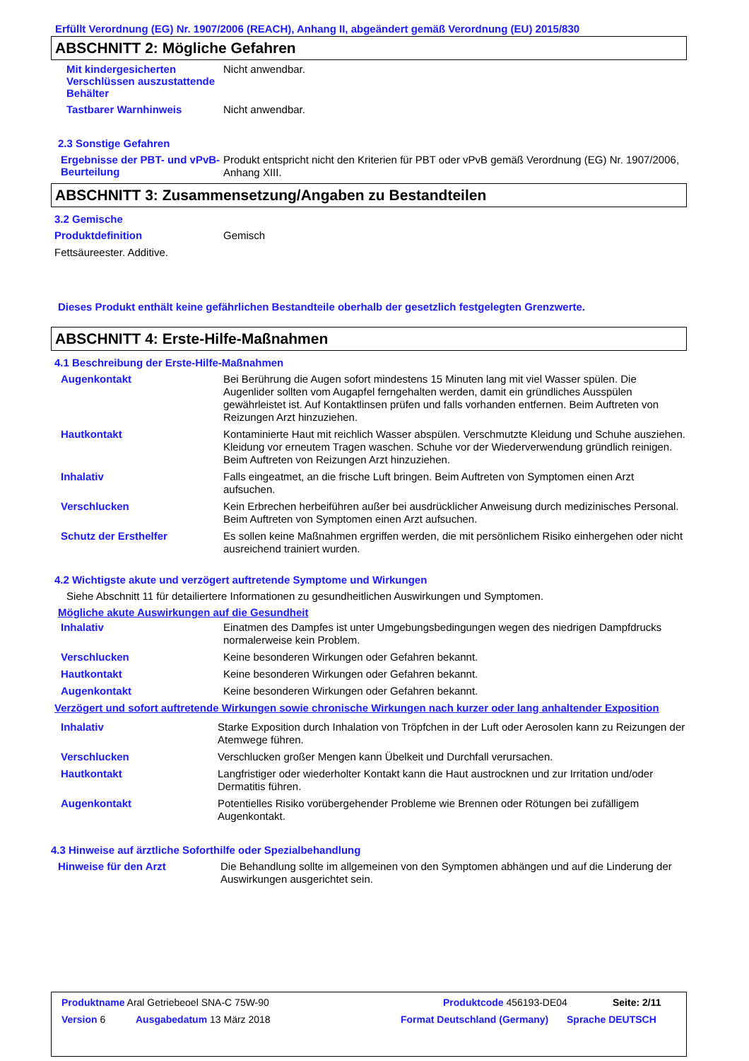Erfüllt Verordnung (EG) Nr. 1907/2006 (REACH), Anhang II, abgeändert gemäß Verordnung (EU) 2015/830
ABSCHNITT 2: Mögliche Gefahren
Mit kindergesicherten Verschlüssen auszustattende Behälter
Nicht anwendbar.
Tastbarer Warnhinweis
Nicht anwendbar.
2.3 Sonstige Gefahren
Ergebnisse der PBT- und vPvB-Beurteilung
Produkt entspricht nicht den Kriterien für PBT oder vPvB gemäß Verordnung (EG) Nr. 1907/2006, Anhang XIII.
ABSCHNITT 3: Zusammensetzung/Angaben zu Bestandteilen
3.2 Gemische
Produktdefinition
Gemisch
Fettsäureester. Additive.
Dieses Produkt enthält keine gefährlichen Bestandteile oberhalb der gesetzlich festgelegten Grenzwerte.
ABSCHNITT 4: Erste-Hilfe-Maßnahmen
4.1 Beschreibung der Erste-Hilfe-Maßnahmen
Augenkontakt
Bei Berührung die Augen sofort mindestens 15 Minuten lang mit viel Wasser spülen. Die Augenlider sollten vom Augapfel ferngehalten werden, damit ein gründliches Ausspülen gewährleistet ist. Auf Kontaktlinsen prüfen und falls vorhanden entfernen. Beim Auftreten von Reizungen Arzt hinzuziehen.
Hautkontakt
Kontaminierte Haut mit reichlich Wasser abspülen. Verschmutzte Kleidung und Schuhe ausziehen. Kleidung vor erneutem Tragen waschen. Schuhe vor der Wiederverwendung gründlich reinigen. Beim Auftreten von Reizungen Arzt hinzuziehen.
Inhalativ
Falls eingeatmet, an die frische Luft bringen. Beim Auftreten von Symptomen einen Arzt aufsuchen.
Verschlucken
Kein Erbrechen herbeiführen außer bei ausdrücklicher Anweisung durch medizinisches Personal. Beim Auftreten von Symptomen einen Arzt aufsuchen.
Schutz der Ersthelfer
Es sollen keine Maßnahmen ergriffen werden, die mit persönlichem Risiko einhergehen oder nicht ausreichend trainiert wurden.
4.2 Wichtigste akute und verzögert auftretende Symptome und Wirkungen
Siehe Abschnitt 11 für detailiertere Informationen zu gesundheitlichen Auswirkungen und Symptomen.
Mögliche akute Auswirkungen auf die Gesundheit
Inhalativ
Einatmen des Dampfes ist unter Umgebungsbedingungen wegen des niedrigen Dampfdrucks normalerweise kein Problem.
Verschlucken
Keine besonderen Wirkungen oder Gefahren bekannt.
Hautkontakt
Keine besonderen Wirkungen oder Gefahren bekannt.
Augenkontakt
Keine besonderen Wirkungen oder Gefahren bekannt.
Verzögert und sofort auftretende Wirkungen sowie chronische Wirkungen nach kurzer oder lang anhaltender Exposition
Inhalativ
Starke Exposition durch Inhalation von Tröpfchen in der Luft oder Aerosolen kann zu Reizungen der Atemwege führen.
Verschlucken
Verschlucken großer Mengen kann Übelkeit und Durchfall verursachen.
Hautkontakt
Langfristiger oder wiederholter Kontakt kann die Haut austrocknen und zur Irritation und/oder Dermatitis führen.
Augenkontakt
Potentielles Risiko vorübergehender Probleme wie Brennen oder Rötungen bei zufälligem Augenkontakt.
4.3 Hinweise auf ärztliche Soforthilfe oder Spezialbehandlung
Hinweise für den Arzt
Die Behandlung sollte im allgemeinen von den Symptomen abhängen und auf die Linderung der Auswirkungen ausgerichtet sein.
Produktname Aral Getriebeoel SNA-C 75W-90 Produktcode 456193-DE04 Seite: 2/11
Version 6 Ausgabedatum 13 März 2018 Format Deutschland (Germany) Sprache DEUTSCH